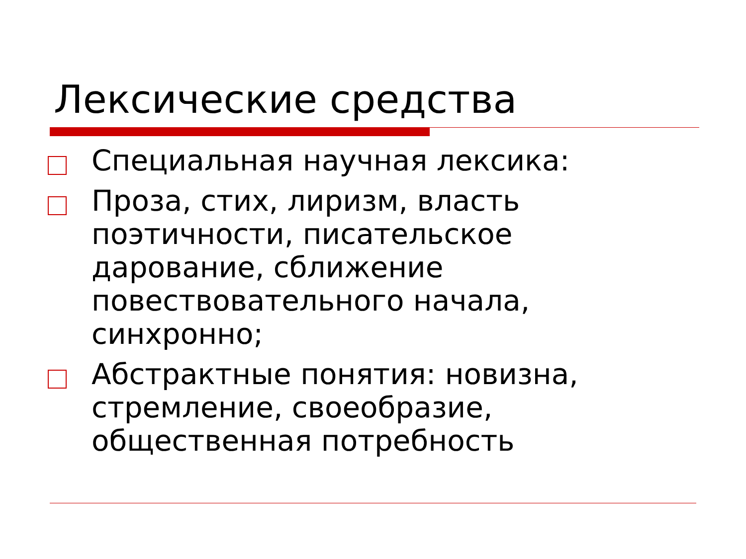Лексические средства
Специальная научная лексика:
Проза, стих, лиризм, власть поэтичности, писательское дарование, сближение повествовательного начала, синхронно;
Абстрактные понятия: новизна, стремление, своеобразие, общественная потребность